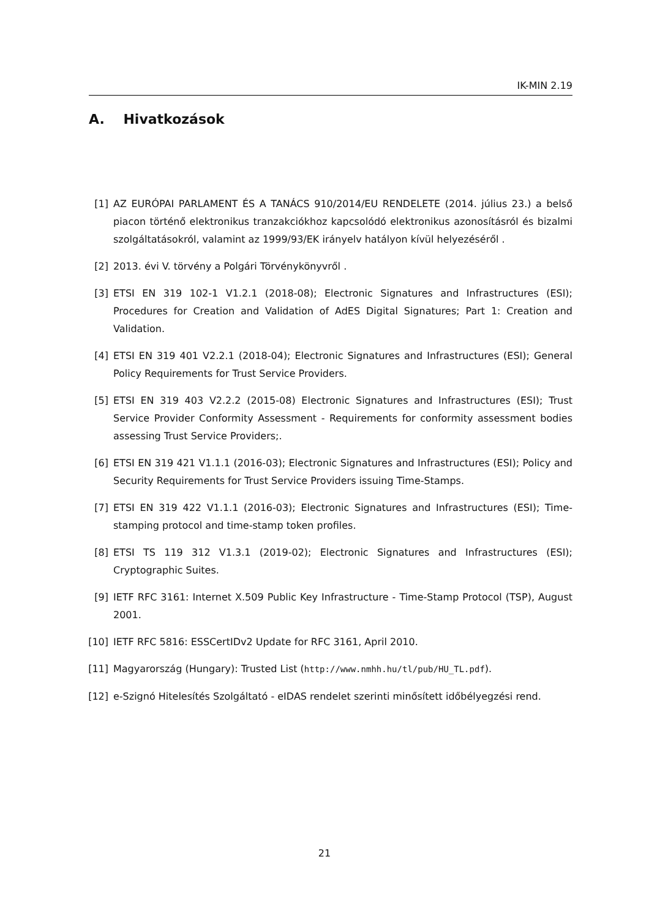IK-MIN 2.19
A. Hivatkozások
[1] AZ EURÓPAI PARLAMENT ÉS A TANÁCS 910/2014/EU RENDELETE (2014. július 23.) a belső piacon történő elektronikus tranzakciókhoz kapcsolódó elektronikus azonosításról és bizalmi szolgáltatásokról, valamint az 1999/93/EK irányelv hatályon kívül helyezéséről .
[2] 2013. évi V. törvény a Polgári Törvénykönyvről .
[3] ETSI EN 319 102-1 V1.2.1 (2018-08); Electronic Signatures and Infrastructures (ESI); Procedures for Creation and Validation of AdES Digital Signatures; Part 1: Creation and Validation.
[4] ETSI EN 319 401 V2.2.1 (2018-04); Electronic Signatures and Infrastructures (ESI); General Policy Requirements for Trust Service Providers.
[5] ETSI EN 319 403 V2.2.2 (2015-08) Electronic Signatures and Infrastructures (ESI); Trust Service Provider Conformity Assessment - Requirements for conformity assessment bodies assessing Trust Service Providers;.
[6] ETSI EN 319 421 V1.1.1 (2016-03); Electronic Signatures and Infrastructures (ESI); Policy and Security Requirements for Trust Service Providers issuing Time-Stamps.
[7] ETSI EN 319 422 V1.1.1 (2016-03); Electronic Signatures and Infrastructures (ESI); Time-stamping protocol and time-stamp token profiles.
[8] ETSI TS 119 312 V1.3.1 (2019-02); Electronic Signatures and Infrastructures (ESI); Cryptographic Suites.
[9] IETF RFC 3161: Internet X.509 Public Key Infrastructure - Time-Stamp Protocol (TSP), August 2001.
[10] IETF RFC 5816: ESSCertIDv2 Update for RFC 3161, April 2010.
[11] Magyarország (Hungary): Trusted List (http://www.nmhh.hu/tl/pub/HU_TL.pdf).
[12] e-Szignó Hitelesítés Szolgáltató - eIDAS rendelet szerinti minősített időbélyegzési rend.
21